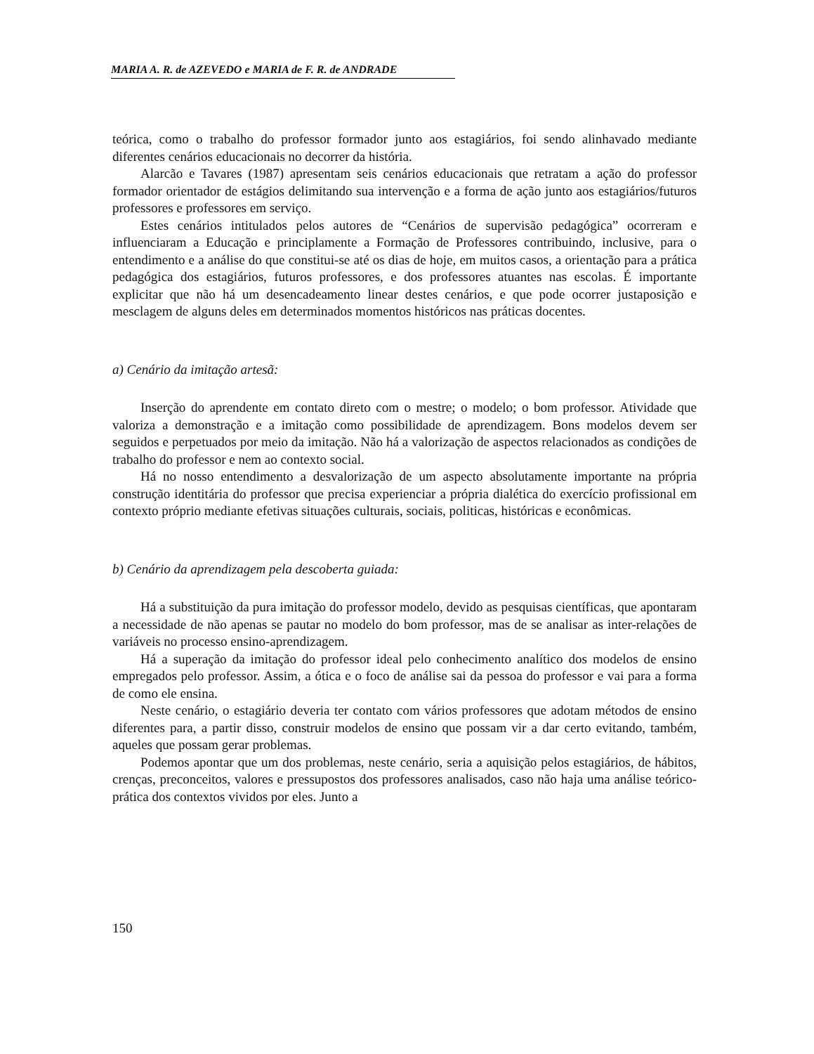MARIA A. R. de AZEVEDO e MARIA de F. R. de ANDRADE
teórica, como o trabalho do professor formador junto aos estagiários, foi sendo alinhavado mediante diferentes cenários educacionais no decorrer da história.
Alarcão e Tavares (1987) apresentam seis cenários educacionais que retratam a ação do professor formador orientador de estágios delimitando sua intervenção e a forma de ação junto aos estagiários/futuros professores e professores em serviço.
Estes cenários intitulados pelos autores de “Cenários de supervisão pedagógica” ocorreram e influenciaram a Educação e principlamente a Formação de Professores contribuindo, inclusive, para o entendimento e a análise do que constitui-se até os dias de hoje, em muitos casos, a orientação para a prática pedagógica dos estagiários, futuros professores, e dos professores atuantes nas escolas. É importante explicitar que não há um desencadeamento linear destes cenários, e que pode ocorrer justaposição e mesclagem de alguns deles em determinados momentos históricos nas práticas docentes.
a) Cenário da imitação artesã:
Inserção do aprendente em contato direto com o mestre; o modelo; o bom professor. Atividade que valoriza a demonstração e a imitação como possibilidade de aprendizagem. Bons modelos devem ser seguidos e perpetuados por meio da imitação. Não há a valorização de aspectos relacionados as condições de trabalho do professor e nem ao contexto social.
Há no nosso entendimento a desvalorização de um aspecto absolutamente importante na própria construção identitária do professor que precisa experienciar a própria dialética do exercício profissional em contexto próprio mediante efetivas situações culturais, sociais, politicas, históricas e econômicas.
b) Cenário da aprendizagem pela descoberta guiada:
Há a substituição da pura imitação do professor modelo, devido as pesquisas científicas, que apontaram a necessidade de não apenas se pautar no modelo do bom professor, mas de se analisar as inter-relações de variáveis no processo ensino-aprendizagem.
Há a superação da imitação do professor ideal pelo conhecimento analítico dos modelos de ensino empregados pelo professor. Assim, a ótica e o foco de análise sai da pessoa do professor e vai para a forma de como ele ensina.
Neste cenário, o estagiário deveria ter contato com vários professores que adotam métodos de ensino diferentes para, a partir disso, construir modelos de ensino que possam vir a dar certo evitando, também, aqueles que possam gerar problemas.
Podemos apontar que um dos problemas, neste cenário, seria a aquisição pelos estagiários, de hábitos, crenças, preconceitos, valores e pressupostos dos professores analisados, caso não haja uma análise teórico-prática dos contextos vividos por eles. Junto a
150